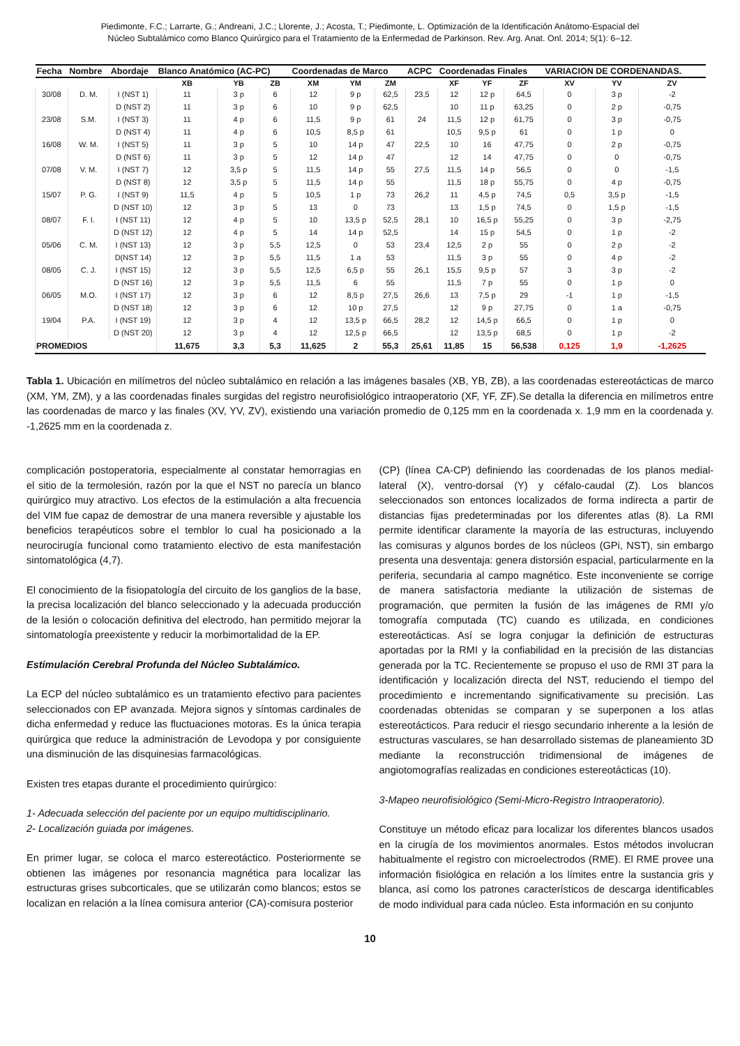Piedimonte, F.C.; Larrarte, G.; Andreani, J.C.; Llorente, J.; Acosta, T.; Piedimonte, L. Optimización de la Identificación Anátomo-Espacial del
Núcleo Subtalámico como Blanco Quirúrgico para el Tratamiento de la Enfermedad de Parkinson. Rev. Arg. Anat. Onl. 2014; 5(1): 6–12.
| Fecha | Nombre | Abordaje | Blanco Anatómico (AC-PC) | | | Coordenadas de Marco | | | ACPC | Coordenadas Finales | | | VARIACION DE CORDENANDAS. | | |
| --- | --- | --- | --- | --- | --- | --- | --- | --- | --- | --- | --- | --- | --- | --- | --- |
| | | | XB | YB | ZB | XM | YM | ZM | | XF | YF | ZF | XV | YV | ZV |
| 30/08 | D. M. | I (NST 1) | 11 | 3 p | 6 | 12 | 9 p | 62,5 | 23,5 | 12 | 12 p | 64,5 | 0 | 3 p | -2 |
| | | D (NST 2) | 11 | 3 p | 6 | 10 | 9 p | 62,5 | | 10 | 11 p | 63,25 | 0 | 2 p | -0,75 |
| 23/08 | S.M. | I (NST 3) | 11 | 4 p | 6 | 11,5 | 9 p | 61 | 24 | 11,5 | 12 p | 61,75 | 0 | 3 p | -0,75 |
| | | D (NST 4) | 11 | 4 p | 6 | 10,5 | 8,5 p | 61 | | 10,5 | 9,5 p | 61 | 0 | 1 p | 0 |
| 16/08 | W. M. | I (NST 5) | 11 | 3 p | 5 | 10 | 14 p | 47 | 22,5 | 10 | 16 | 47,75 | 0 | 2 p | -0,75 |
| | | D (NST 6) | 11 | 3 p | 5 | 12 | 14 p | 47 | | 12 | 14 | 47,75 | 0 | 0 | -0,75 |
| 07/08 | V. M. | I (NST 7) | 12 | 3,5 p | 5 | 11,5 | 14 p | 55 | 27,5 | 11,5 | 14 p | 56,5 | 0 | 0 | -1,5 |
| | | D (NST 8) | 12 | 3,5 p | 5 | 11,5 | 14 p | 55 | | 11,5 | 18 p | 55,75 | 0 | 4 p | -0,75 |
| 15/07 | P. G. | I (NST 9) | 11,5 | 4 p | 5 | 10,5 | 1 p | 73 | 26,2 | 11 | 4,5 p | 74,5 | 0,5 | 3,5 p | -1,5 |
| | | D (NST 10) | 12 | 3 p | 5 | 13 | 0 | 73 | | 13 | 1,5 p | 74,5 | 0 | 1,5 p | -1,5 |
| 08/07 | F. I. | I (NST 11) | 12 | 4 p | 5 | 10 | 13,5 p | 52,5 | 28,1 | 10 | 16,5 p | 55,25 | 0 | 3 p | -2,75 |
| | | D (NST 12) | 12 | 4 p | 5 | 14 | 14 p | 52,5 | | 14 | 15 p | 54,5 | 0 | 1 p | -2 |
| 05/06 | C. M. | I (NST 13) | 12 | 3 p | 5,5 | 12,5 | 0 | 53 | 23,4 | 12,5 | 2 p | 55 | 0 | 2 p | -2 |
| | | D(NST 14) | 12 | 3 p | 5,5 | 11,5 | 1 a | 53 | | 11,5 | 3 p | 55 | 0 | 4 p | -2 |
| 08/05 | C. J. | I (NST 15) | 12 | 3 p | 5,5 | 12,5 | 6,5 p | 55 | 26,1 | 15,5 | 9,5 p | 57 | 3 | 3 p | -2 |
| | | D (NST 16) | 12 | 3 p | 5,5 | 11,5 | 6 | 55 | | 11,5 | 7 p | 55 | 0 | 1 p | 0 |
| 06/05 | M.O. | I (NST 17) | 12 | 3 p | 6 | 12 | 8,5 p | 27,5 | 26,6 | 13 | 7,5 p | 29 | -1 | 1 p | -1,5 |
| | | D (NST 18) | 12 | 3 p | 6 | 12 | 10 p | 27,5 | | 12 | 9 p | 27,75 | 0 | 1 a | -0,75 |
| 19/04 | P.A. | I (NST 19) | 12 | 3 p | 4 | 12 | 13,5 p | 66,5 | 28,2 | 12 | 14,5 p | 66,5 | 0 | 1 p | 0 |
| | | D (NST 20) | 12 | 3 p | 4 | 12 | 12,5 p | 66,5 | | 12 | 13,5 p | 68,5 | 0 | 1 p | -2 |
| PROMEDIOS | | | 11,675 | 3,3 | 5,3 | 11,625 | 2 | 55,3 | 25,61 | 11,85 | 15 | 56,538 | 0,125 | 1,9 | -1,2625 |
Tabla 1. Ubicación en milímetros del núcleo subtalámico en relación a las imágenes basales (XB, YB, ZB), a las coordenadas estereotácticas de marco (XM, YM, ZM), y a las coordenadas finales surgidas del registro neurofisiológico intraoperatorio (XF, YF, ZF).Se detalla la diferencia en milímetros entre las coordenadas de marco y las finales (XV, YV, ZV), existiendo una variación promedio de 0,125 mm en la coordenada x. 1,9 mm en la coordenada y. -1,2625 mm en la coordenada z.
complicación postoperatoria, especialmente al constatar hemorragias en el sitio de la termolesión, razón por la que el NST no parecía un blanco quirúrgico muy atractivo. Los efectos de la estimulación a alta frecuencia del VIM fue capaz de demostrar de una manera reversible y ajustable los beneficios terapéuticos sobre el temblor lo cual ha posicionado a la neurocirugía funcional como tratamiento electivo de esta manifestación sintomatológica (4,7).
El conocimiento de la fisiopatología del circuito de los ganglios de la base, la precisa localización del blanco seleccionado y la adecuada producción de la lesión o colocación definitiva del electrodo, han permitido mejorar la sintomatología preexistente y reducir la morbimortalidad de la EP.
Estimulación Cerebral Profunda del Núcleo Subtalámico.
La ECP del núcleo subtalámico es un tratamiento efectivo para pacientes seleccionados con EP avanzada. Mejora signos y síntomas cardinales de dicha enfermedad y reduce las fluctuaciones motoras. Es la única terapia quirúrgica que reduce la administración de Levodopa y por consiguiente una disminución de las disquinesias farmacológicas.
Existen tres etapas durante el procedimiento quirúrgico:
1- Adecuada selección del paciente por un equipo multidisciplinario.
2- Localización guiada por imágenes.
En primer lugar, se coloca el marco estereotáctico. Posteriormente se obtienen las imágenes por resonancia magnética para localizar las estructuras grises subcorticales, que se utilizarán como blancos; estos se localizan en relación a la línea comisura anterior (CA)-comisura posterior
(CP) (línea CA-CP) definiendo las coordenadas de los planos medial-lateral (X), ventro-dorsal (Y) y céfalo-caudal (Z). Los blancos seleccionados son entonces localizados de forma indirecta a partir de distancias fijas predeterminadas por los diferentes atlas (8). La RMI permite identificar claramente la mayoría de las estructuras, incluyendo las comisuras y algunos bordes de los núcleos (GPi, NST), sin embargo presenta una desventaja: genera distorsión espacial, particularmente en la periferia, secundaria al campo magnético. Este inconveniente se corrige de manera satisfactoria mediante la utilización de sistemas de programación, que permiten la fusión de las imágenes de RMI y/o tomografía computada (TC) cuando es utilizada, en condiciones estereotácticas. Así se logra conjugar la definición de estructuras aportadas por la RMI y la confiabilidad en la precisión de las distancias generada por la TC. Recientemente se propuso el uso de RMI 3T para la identificación y localización directa del NST, reduciendo el tiempo del procedimiento e incrementando significativamente su precisión. Las coordenadas obtenidas se comparan y se superponen a los atlas estereotácticos. Para reducir el riesgo secundario inherente a la lesión de estructuras vasculares, se han desarrollado sistemas de planeamiento 3D mediante la reconstrucción tridimensional de imágenes de angiotomografías realizadas en condiciones estereotácticas (10).
3-Mapeo neurofisiológico (Semi-Micro-Registro Intraoperatorio).
Constituye un método eficaz para localizar los diferentes blancos usados en la cirugía de los movimientos anormales. Estos métodos involucran habitualmente el registro con microelectrodos (RME). El RME provee una información fisiológica en relación a los límites entre la sustancia gris y blanca, así como los patrones característicos de descarga identificables de modo individual para cada núcleo. Esta información en su conjunto
10